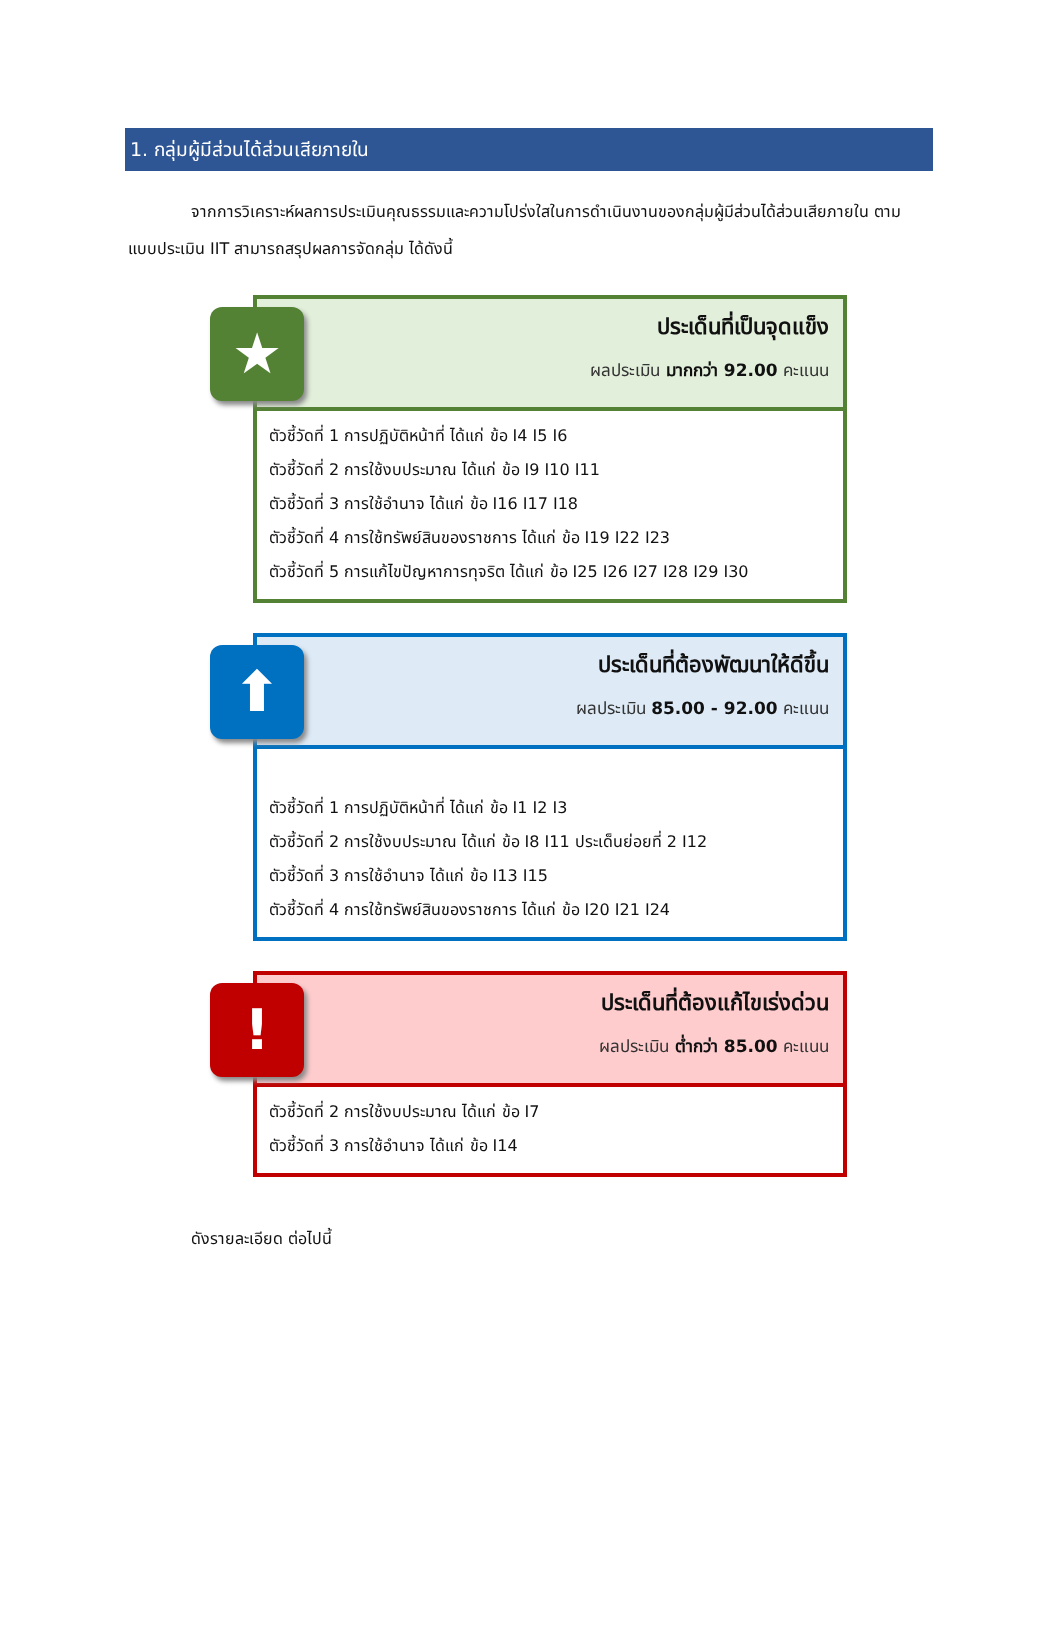1. กลุ่มผู้มีส่วนได้ส่วนเสียภายใน
จากการวิเคราะห์ผลการประเมินคุณธรรมและความโปร่งใสในการดำเนินงานของกลุ่มผู้มีส่วนได้ส่วนเสียภายใน ตามแบบประเมิน IIT สามารถสรุปผลการจัดกลุ่ม ได้ดังนี้
★
ประเด็นที่เป็นจุดแข็ง
ผลประเมิน มากกว่า 92.00 คะแนน
ตัวชี้วัดที่ 1 การปฏิบัติหน้าที่ ได้แก่ ข้อ I4 I5 I6
ตัวชี้วัดที่ 2 การใช้งบประมาณ ได้แก่ ข้อ I9 I10 I11
ตัวชี้วัดที่ 3 การใช้อำนาจ ได้แก่ ข้อ I16 I17 I18
ตัวชี้วัดที่ 4 การใช้ทรัพย์สินของราชการ ได้แก่ ข้อ I19 I22 I23
ตัวชี้วัดที่ 5 การแก้ไขปัญหาการทุจริต ได้แก่ ข้อ I25 I26 I27 I28 I29 I30
⬆
ประเด็นที่ต้องพัฒนาให้ดีขึ้น
ผลประเมิน 85.00 - 92.00 คะแนน
ตัวชี้วัดที่ 1 การปฏิบัติหน้าที่ ได้แก่ ข้อ I1 I2 I3
ตัวชี้วัดที่ 2 การใช้งบประมาณ ได้แก่ ข้อ I8 I11 ประเด็นย่อยที่ 2 I12
ตัวชี้วัดที่ 3 การใช้อำนาจ ได้แก่ ข้อ I13 I15
ตัวชี้วัดที่ 4 การใช้ทรัพย์สินของราชการ ได้แก่ ข้อ I20 I21 I24
!
ประเด็นที่ต้องแก้ไขเร่งด่วน
ผลประเมิน ต่ำกว่า 85.00 คะแนน
ตัวชี้วัดที่ 2 การใช้งบประมาณ ได้แก่ ข้อ I7
ตัวชี้วัดที่ 3 การใช้อำนาจ ได้แก่ ข้อ I14
ดังรายละเอียด ต่อไปนี้